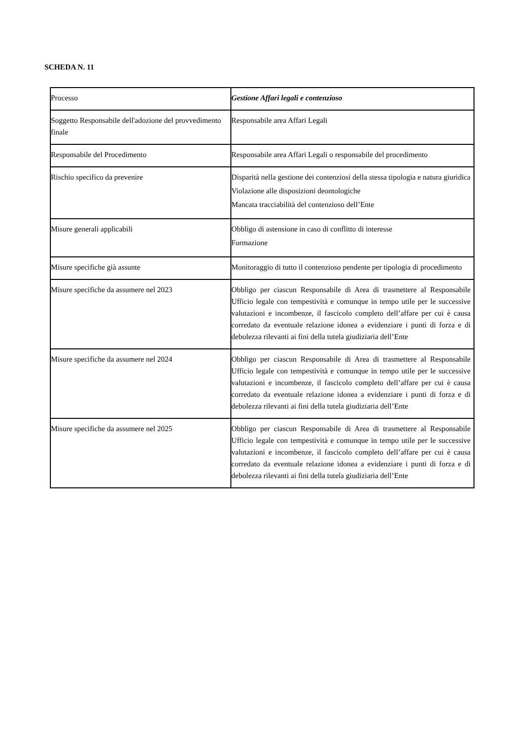SCHEDA N. 11
| Processo | Gestione Affari legali e contenzioso |
| Soggetto Responsabile dell'adozione del provvedimento finale | Responsabile area Affari Legali |
| Responsabile del Procedimento | Responsabile area Affari Legali o responsabile del procedimento |
| Rischio specifico da prevenire | Disparità nella gestione dei contenziosi della stessa tipologia e natura giuridica Violazione alle disposizioni deontologiche Mancata tracciabilità del contenzioso dell’Ente |
| Misure generali applicabili | Obbligo di astensione in caso di conflitto di interesse Formazione |
| Misure specifiche già assunte | Monitoraggio di tutto il contenzioso pendente per tipologia di procedimento |
| Misure specifiche da assumere nel 2023 | Obbligo per ciascun Responsabile di Area di trasmettere al Responsabile Ufficio legale con tempestività e comunque in tempo utile per le successive valutazioni e incombenze, il fascicolo completo dell’affare per cui è causa corredato da eventuale relazione idonea a evidenziare i punti di forza e di debolezza rilevanti ai fini della tutela giudiziaria dell’Ente |
| Misure specifiche da assumere nel 2024 | Obbligo per ciascun Responsabile di Area di trasmettere al Responsabile Ufficio legale con tempestività e comunque in tempo utile per le successive valutazioni e incombenze, il fascicolo completo dell’affare per cui è causa corredato da eventuale relazione idonea a evidenziare i punti di forza e di debolezza rilevanti ai fini della tutela giudiziaria dell’Ente |
| Misure specifiche da assumere nel 2025 | Obbligo per ciascun Responsabile di Area di trasmettere al Responsabile Ufficio legale con tempestività e comunque in tempo utile per le successive valutazioni e incombenze, il fascicolo completo dell’affare per cui è causa corredato da eventuale relazione idonea a evidenziare i punti di forza e di debolezza rilevanti ai fini della tutela giudiziaria dell’Ente |